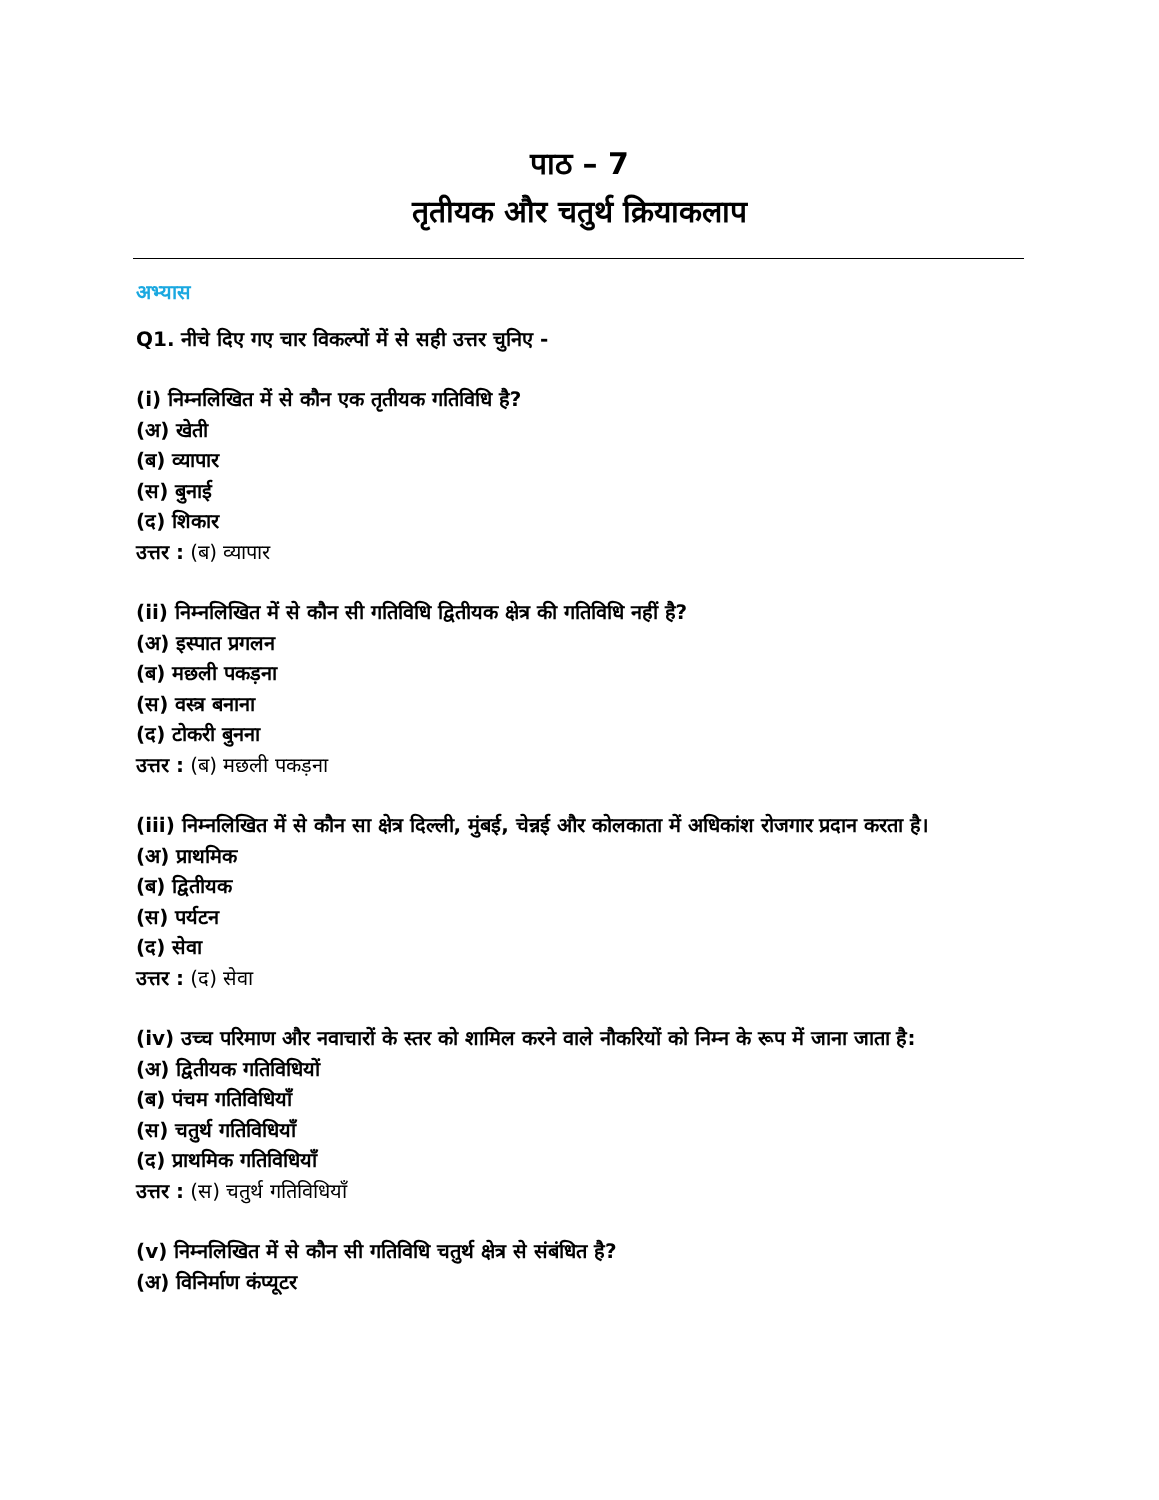पाठ – 7
तृतीयक और चतुर्थ क्रियाकलाप
अभ्यास
Q1. नीचे दिए गए चार विकल्पों में से सही उत्तर चुनिए -
(i) निम्नलिखित में से कौन एक तृतीयक गतिविधि है?
(अ) खेती
(ब) व्यापार
(स) बुनाई
(द) शिकार
उत्तर : (ब) व्यापार
(ii) निम्नलिखित में से कौन सी गतिविधि द्वितीयक क्षेत्र की गतिविधि नहीं है?
(अ) इस्पात प्रगलन
(ब) मछली पकड़ना
(स) वस्त्र बनाना
(द) टोकरी बुनना
उत्तर : (ब) मछली पकड़ना
(iii) निम्नलिखित में से कौन सा क्षेत्र दिल्ली, मुंबई, चेन्नई और कोलकाता में अधिकांश रोजगार प्रदान करता है।
(अ) प्राथमिक
(ब) द्वितीयक
(स) पर्यटन
(द) सेवा
उत्तर : (द) सेवा
(iv) उच्च परिमाण और नवाचारों के स्तर को शामिल करने वाले नौकरियों को निम्न के रूप में जाना जाता है:
(अ) द्वितीयक गतिविधियों
(ब) पंचम गतिविधियाँ
(स) चतुर्थ गतिविधियाँ
(द) प्राथमिक गतिविधियाँ
उत्तर : (स) चतुर्थ गतिविधियाँ
(v) निम्नलिखित में से कौन सी गतिविधि चतुर्थ क्षेत्र से संबंधित है?
(अ) विनिर्माण कंप्यूटर